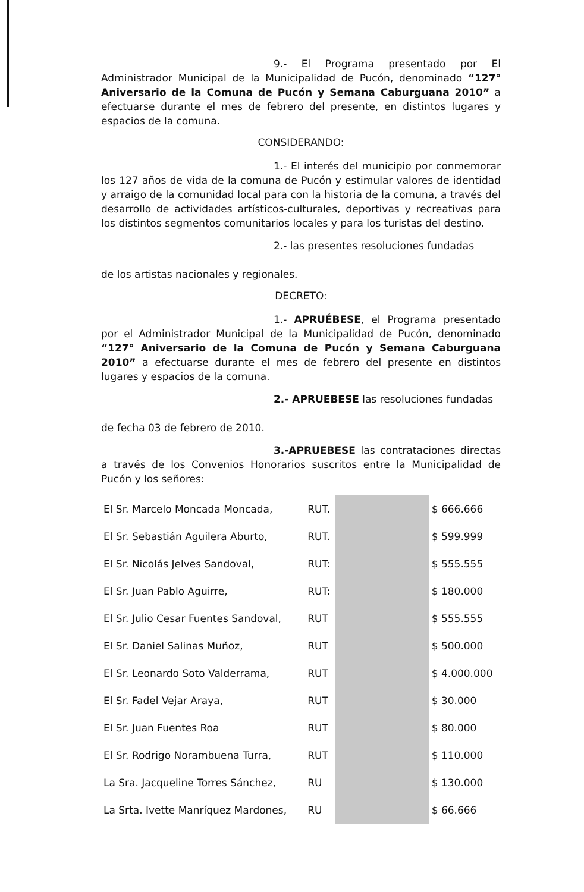9.- El Programa presentado por El Administrador Municipal de la Municipalidad de Pucón, denominado “127° Aniversario de la Comuna de Pucón y Semana Caburguana 2010” a efectuarse durante el mes de febrero del presente, en distintos lugares y espacios de la comuna.
CONSIDERANDO:
1.- El interés del municipio por conmemorar los 127 años de vida de la comuna de Pucón y estimular valores de identidad y arraigo de la comunidad local para con la historia de la comuna, a través del desarrollo de actividades artísticos-culturales, deportivas y recreativas para los distintos segmentos comunitarios locales y para los turistas del destino.
2.- las presentes resoluciones fundadas
de los artistas nacionales y regionales.
DECRETO:
1.- APRUÉBESE, el Programa presentado por el Administrador Municipal de la Municipalidad de Pucón, denominado “127° Aniversario de la Comuna de Pucón y Semana Caburguana 2010” a efectuarse durante el mes de febrero del presente en distintos lugares y espacios de la comuna.
2.- APRUEBESE las resoluciones fundadas
de fecha 03 de febrero de 2010.
3.-APRUEBESE las contrataciones directas a través de los Convenios Honorarios suscritos entre la Municipalidad de Pucón y los señores:
| El Sr. Marcelo Moncada Moncada, | RUT. | | $ 666.666 |
| El Sr. Sebastián Aguilera Aburto, | RUT. | | $ 599.999 |
| El Sr. Nicolás Jelves Sandoval, | RUT: | | $ 555.555 |
| El Sr. Juan Pablo Aguirre, | RUT: | | $ 180.000 |
| El Sr. Julio Cesar Fuentes Sandoval, | RUT | | $ 555.555 |
| El Sr. Daniel Salinas Muñoz, | RUT | | $ 500.000 |
| El Sr. Leonardo Soto Valderrama, | RUT | | $ 4.000.000 |
| El Sr. Fadel Vejar Araya, | RUT | | $ 30.000 |
| El Sr. Juan Fuentes Roa | RUT | | $ 80.000 |
| El Sr. Rodrigo Norambuena Turra, | RUT | | $ 110.000 |
| La Sra. Jacqueline Torres Sánchez, | RU | | $ 130.000 |
| La Srta. Ivette Manríquez Mardones, | RU | | $ 66.666 |